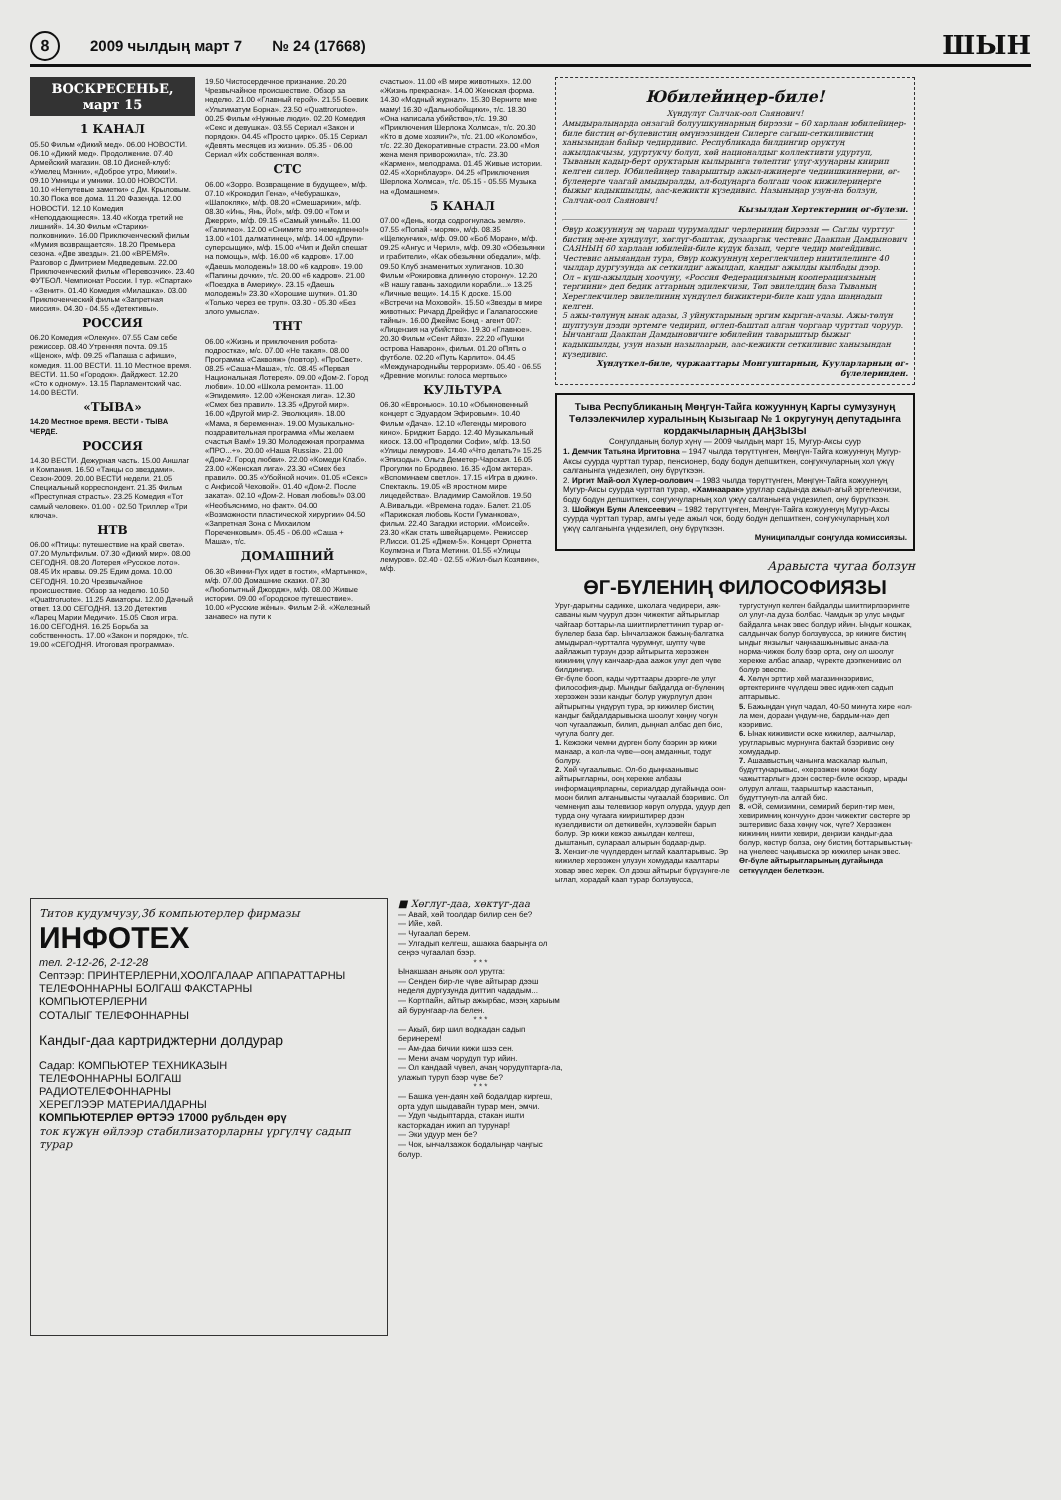8 2009 чылдың март 7 № 24 (17668) ШЫН
ВОСКРЕСЕНЬЕ,
март 15
1 КАНАЛ
05.50 Фильм «Дикий мед». 06.00 НОВОСТИ. 06.10 «Дикий мед». Продолжение. 07.40 Армейский магазин. 08.10 Дисней-клуб: «Умелец Мэнни», «Доброе утро, Микки!». 09.10 Умницы и умники. 10.00 НОВОСТИ. 10.10 «Непутевые заметки» с Дм. Крыловым. 10.30 Пока все дома. 11.20 Фазенда. 12.00 НОВОСТИ. 12.10 Комедия «Неподдающиеся». 13.40 «Когда третий не лишний». 14.30 Фильм «Старики-полковники». 16.00 Приключенческий фильм «Мумия возвращается». 18.20 Премьера сезона. «Две звезды». 21.00 «ВРЕМЯ». Разговор с Дмитрием Медведевым. 22.00 Приключенческий фильм «Перевозчик». 23.40 ФУТБОЛ. Чемпионат России. I тур. «Спартак» - «Зенит». 01.40 Комедия «Милашка». 03.00 Приключенческий фильм «Запретная миссия». 04.30 - 04.55 «Детективы».
РОССИЯ
06.20 Комедия «Олекун». 07.55 Сам себе режиссер. 08.40 Утренняя почта. 09.15 «Щенок», м/ф. 09.25 «Папаша с афиши», комедия. 11.00 ВЕСТИ. 11.10 Местное время. ВЕСТИ. 11.50 «Городок». Дайджест. 12.20 «Сто к одному». 13.15 Парламентский час. 14.00 ВЕСТИ.
«ТЫВА»
14.20 Местное время. ВЕСТИ - ТЫВА ЧЕРДЕ.
РОССИЯ
14.30 ВЕСТИ. Дежурная часть. 15.00 Аншлаг и Компания. 16.50 «Танцы со звездами». Сезон-2009. 20.00 ВЕСТИ недели. 21.05 Специальный корреспондент. 21.35 Фильм «Преступная страсть». 23.25 Комедия «Тот самый человек». 01.00 - 02.50 Триллер «Три ключа».
НТВ
06.00 «Птицы: путешествие на край света». 07.20 Мультфильм. 07.30 «Дикий мир». 08.00 СЕГОДНЯ. 08.20 Лотерея «Русское лото». 08.45 Их нравы. 09.25 Едим дома. 10.00 СЕГОДНЯ. 10.20 Чрезвычайное происшествие. Обзор за неделю. 10.50 «Quattroruote». 11.25 Авиаторы. 12.00 Дачный ответ. 13.00 СЕГОДНЯ. 13.20 Детектив «Ларец Марии Медичи». 15.05 Своя игра. 16.00 СЕГОДНЯ. 16.25 Борьба за собственность. 17.00 «Закон и порядок», т/с. 19.00 «СЕГОДНЯ. Итоговая программа».
19.50 Чистосердечное признание. 20.20 Чрезвычайное происшествие. Обзор за неделю. 21.00 «Главный герой». 21.55 Боевик «Ультиматум Борна». 23.50 «Quattroruote». 00.25 Фильм «Нужные люди». 02.20 Комедия «Секс и девушка». 03.55 Сериал «Закон и порядок». 04.45 «Просто цирк». 05.15 Сериал «Девять месяцев из жизни». 05.35 - 06.00 Сериал «Их собственная воля».
СТС
06.00 «Зорро. Возвращение в будущее», м/ф. 07.10 «Крокодил Гена», «Чебурашка», «Шапокляк», м/ф. 08.20 «Смешарики», м/ф. 08.30 «Инь, Янь, Йо!», м/ф. 09.00 «Том и Джерри», м/ф. 09.15 «Самый умный». 11.00 «Галилео». 12.00 «Снимите это немедленно!» 13.00 «101 далматинец», м/ф. 14.00 «Друпи-суперсыщик», м/ф. 15.00 «Чип и Дейл спешат на помощь», м/ф. 16.00 «6 кадров». 17.00 «Даешь молодежь!» 18.00 «6 кадров». 19.00 «Папины дочки», т/с. 20.00 «6 кадров». 21.00 «Поездка в Америку». 23.15 «Даешь молодежь!» 23.30 «Хорошие шутки». 01.30 «Только через ее труп». 03.30 - 05.30 «Без злого умысла».
ТНТ
06.00 «Жизнь и приключения робота-подростка», м/с. 07.00 «Не такая». 08.00 Программа «Саквояж» (повтор). «ПроСвет». 08.25 «Саша+Маша», т/с. 08.45 «Первая Национальная Лотерея». 09.00 «Дом-2. Город любви». 10.00 «Школа ремонта». 11.00 «Эпидемия». 12.00 «Женская лига». 12.30 «Смех без правил». 13.35 «Другой мир». 16.00 «Другой мир-2. Эволюция». 18.00 «Мама, я беременна». 19.00 Музыкально-поздравительная программа «Мы желаем счастья Вам!» 19.30 Молодежная программа «ПРО...+». 20.00 «Наша Russia». 21.00 «Дом-2. Город любви». 22.00 «Комеди Клаб». 23.00 «Женская лига». 23.30 «Смех без правил». 00.35 «Убойной ночи». 01.05 «Секс» с Анфисой Чеховой». 01.40 «Дом-2. После заката». 02.10 «Дом-2. Новая любовь!» 03.00 «Необъяснимо, но факт». 04.00 «Возможности пластической хирургии» 04.50 «Запретная Зона с Михаилом Пореченковым». 05.45 - 06.00 «Саша + Маша», т/с.
ДОМАШНИЙ
06.30 «Винни-Пух идет в гости», «Мартынко», м/ф. 07.00 Домашние сказки. 07.30 «Любопытный Джордж», м/ф. 08.00 Живые истории. 09.00 «Городское путешествие». 10.00 «Русские жёны». Фильм 2-й. «Железный занавес» на пути к
счастью». 11.00 «В мире животных». 12.00 «Жизнь прекрасна». 14.00 Женская форма. 14.30 «Модный журнал». 15.30 Верните мне маму! 16.30 «Дальнобойщики», т/с. 18.30 «Она написала убийство»,т/с. 19.30 «Приключения Шерлока Холмса», т/с. 20.30 «Кто в доме хозяин?», т/с. 21.00 «Коломбо», т/с. 22.30 Декоративные страсти. 23.00 «Моя жена меня приворожила», т/с. 23.30 «Кармен», мелодрама. 01.45 Живые истории. 02.45 «Хорнблауэр». 04.25 «Приключения Шерлока Холмса», т/с. 05.15 - 05.55 Музыка на «Домашнем».
5 КАНАЛ
07.00 «День, когда содрогнулась земля». 07.55 «Попай - моряк», м/ф. 08.35 «Щелкунчик», м/ф. 09.00 «Боб Моран», м/ф. 09.25 «Ангус и Черил», м/ф. 09.30 «Обезьянки и грабители», «Как обезьянки обедали», м/ф. 09.50 Клуб знаменитых хулиганов. 10.30 Фильм «Рокировка длинную сторону». 12.20 «В нашу гавань заходили корабли...» 13.25 «Личные вещи». 14.15 К доске. 15.00 «Встречи на Моховой». 15.50 «Звезды в мире животных: Ричард Дрейфус и Галапагосские тайны». 16.00 Джеймс Бонд - агент 007: «Лицензия на убийство». 19.30 «Главное». 20.30 Фильм «Сент Айвз». 22.20 «Пушки острова Наварон», фильм. 01.20 оПять о футболе. 02.20 «Путь Карлито». 04.45 «Международныйы терроризм». 05.40 - 06.55 «Древние могилы: голоса мертвых»
КУЛЬТУРА
06.30 «Евроньюс». 10.10 «Обыкновенный концерт с Эдуардом Эфировым». 10.40 Фильм «Дача». 12.10 «Легенды мирового кино». Бриджит Бардо. 12.40 Музыкальный киоск. 13.00 «Проделки Софи», м/ф. 13.50 «Улицы лемуров». 14.40 «Что делать?» 15.25 «Эпизоды». Ольга Деметер-Чарская. 16.05 Прогулки по Бродвею. 16.35 «Дом актера». «Вспоминаем светло». 17.15 «Игра в джин». Спектакль. 19.05 «В яростном мире лицедейства». Владимир Самойлов. 19.50 А.Вивальди. «Времена года». Балет. 21.05 «Парижская любовь Кости Гуманкова», фильм. 22.40 Загадки истории. «Моисей». 23.30 «Как стать швейцарцем». Режиссер Р.Лисси. 01.25 «Джем-5». Концерт Орнетта Коулмэна и Пэта Метини. 01.55 «Улицы лемуров». 02.40 - 02.55 «Жил-был Козявин», м/ф.
Юбилейиңер-биле!
Хүндүлүг Салчак-оол Саянович!
Амыдыралыңарда онзагай болуушкуннарның бирээзи – 60 харлаан юбилейиңер-биле бистиң өг-бүлевистиң өмүнээзинден Силерге сагыш-сеткиливистиң ханызындан байыр чедирдивис. Республикада билдингир оруктуң ажылдакчызы, удуртукчу болуп, хөй националдыг коллективти удуртуп, Тываның кадыр-берт оруктарын кылырынга төлептиг үлүг-хууңарны киирип келген силер. Юбилейиңер таварыштыр ажыл-ижиңерге чедиишкиннерни, өг-бүлеңерге чаагай амыдыралды, ал-бодуңарга болгаш чоок кижилериңерге быжыг кадыкшылды, аас-кежикти күзедивис. Назыныңар узун-на болзун, Салчак-оол Саянович!
Кызылдан Хертектерниң өг-бүлези.
Өвүр кожууннуң эң чараш чурумалдыг черлериниң бирээзи — Саглы чурттуг бистиң эң-не хүндүлүг, хөглүг-баштак, дузааргак честевис Даакпан Дамдынович САЯНЫҢ 60 харлаан юбилейи-биле күдүк базып, черге чедир мөгейдивис. Честевис аныяандан тура, Өвүр кожууннуң хереглекчилер ниитилелинге 40 чылдар дургузунда ак сеткилдиг ажылдап, кандыг ажылды кылбады дээр.
Ол – күш-ажылдың хоочуну, «Россия Федерациязының кооперациязының тергиини» деп бедик аттарның эдилекчизи, Төп эвилелдиң база Тываның Хереглекчилер эвилелиниң хүндүлел бижиктери-биле каш удаа шаңнадып келген.
5 ажы-төлүнүң ынак адазы, 3 уйнуктарының эргим кырган-ачазы. Ажы-төлүн шуптузун дээди эртемге чедирип, өглеп-баштап алган чоргаар чурттап чоруур.
Ынчангаш Даакпан Дамдыновичиге юбилейин таварыштыр быжыг кадыкшылды, узун назын назылаарын, аас-кежикти сеткиливис ханызындан күзедивис.
Хүндүткел-биле, чуржааттары Монгуштарның, Кууларларның өг-бүлелеринден.
Тыва Республиканың Мөңгүн-Тайга кожууннуң Каргы сумузунуң Төлээлекчилер хуралының Кызыгаар № 1 округунуң депутадынга кордакчыларның ДАҢЗЫЗЫ
Соңгулданың болур хүнү — 2009 чылдың март 15, Мугур-Аксы суур
1. Демчик Татьяна Иргитовна – 1947 чылда төрүттүнген, Мөңгүн-Тайга кожууннуң Мугур-Аксы суурда чурттап турар, пенсионер, боду бодун депшиткен, соңгукчуларның хол үжүү салганынга үндезилеп, ону бүрүткээн.
2. Иргит Май-оол Хүлер-оолович – 1983 чылда төрүттүнген, Мөңгүн-Тайга кожууннуң Мугур-Аксы суурда чурттап турар, «Хамнаарак» уруглар садында ажыл-агый эргелекчизи, боду бодун депшиткен, соңгукчуларның хол үжүү салганынга үндезилеп, ону бүрүткээн.
3. Шойжун Буян Алексеевич – 1982 төрүттүнген, Мөңгүн-Тайга кожууннуң Мугур-Аксы суурда чурттап турар, амгы үеде ажыл чок, боду бодун депшиткен, соңгукчуларның хол үжүү салганынга үндезилеп, ону бүрүткээн.
Муниципалдыг соңгулда комиссиязы.
Аравыста чугаа болзун
ӨГ-БҮЛЕНИҢ ФИЛОСОФИЯЗЫ
Уруг-дарыгны садикке, школага чедирери, аяк-саваны кым чуурул дээн чижектиг айтырыглар чайгаар боттары-ла шиитпирлеттинип турар өг-бүлелер база бар. Ынчалзажок бажың-балгатка амыдырал-чуртталга чурумнуг, шупту чүве аайлажып турзун дээр айтырыгга херээжен кижиниң үлүү канчаар-даа аажок улуг деп чүве билдингир.
Өг-бүле бооп, кады чурттаары дээрге-ле улуг философия-дыр. Мындыг байдалда өг-бүлениң херээжен ээзи кандыг болур ужурлугул дээн айтырыгны үндүрүп тура, эр кижилер бистиң кандыг байдалдарывыска шоолуг хөңнү чогун чоп чугаалажып, билип, дыңнап албас деп бис, чугула болгу дег.
1. Кежээки чемни дүрген болу бээрин эр кижи манаар, а кол-ла чүве—ооң амданныг, тодуг болуру.
2. Хөй чугаалывыс. Ол-бо дыңнаанывыс айтырыгларны, ооң херекке албазы информациярларны, сериалдар дугайында оон-моон билип алганывысты чугаалай бээривис. Ол чемнеңип азы телевизор көрүп олурда, удуур деп турда ону чугаага киириштирер дээн күзелдивисти ол деткивейн, хүлээвейн барып болур. Эр кижи кежээ ажылдан келгеш, дыштанып, сулараал алырын бодаар-дыр.
3. Хензиг-ле чүүлдерден ыглай каалтарывыс. Эр кижилер херээжен улузун хомудады каалтары ховар эвес херек. Ол дээш айтырыг бүрүзүнге-ле ыглап, хорадай каап турар болзувусса, тургустунуп келген байдалды шиитпирлээрингге ол улуг-ла дуза болбас. Чамдык эр улус ындыг байдалга ынак эвес болдур ийин. Ындыг кошкак, салдынчак болур болзувусса, эр кижиге бистиң ындыг янзылыг чаңнаашкынывыс анаа-ла норма-чижек болу бээр орта, ону ол шоолуг херекке албас апаар, чүректе дээпкенивис ол болур эвеспе.
4. Хөлүн эрттир хөй магазиннээривис, өртектеринге чүүлдеш эвес идик-хеп садып аптарывыс.
5. Бажыңдан үнүп чадал, 40-50 минута хире «ол-ла мен, дораан үндүм-не, бардым-на» деп кээривис.
6. Ынак киживисти өске кижилер, аалчылар, уругларывыс мурнунга бактай бээривис ону хомудадыр.
7. Ашаавыстың чанынга маскалар кылып, будуттунарывыс, «херээжен кижи боду чажыттарлыг» дээн сөстер-биле өскээр, ырады олурул алгаш, таарыштыр каастанып, будуттунуп-ла алгай бис.
8. «Ой, семизимни, семирий берип-тир мен, хевиримниң кончуун» дээн чижектиг сөстерге эр эштеривис база хөңнү чок, чүге? Херээжен кижиниң ниити хевири, деңзизи кандыг-даа болур, көстүр болза, ону бистиң боттарывыстың-на үнелеес чаңывыска эр кижилер ынак эвес.
Өг-бүле айтырыгларының дугайында сеткүүлден белеткээн.
Титов кудумчузу,3б компьютерлер фирмазы
ИНФОТЕХ
тел. 2-12-26, 2-12-28
Септээр: ПРИНТЕРЛЕРНИ,ХООЛГАЛААР АППАРАТТАРНЫ
ТЕЛЕФОННАРНЫ БОЛГАШ ФАКСТАРНЫ
КОМПЬЮТЕРЛЕРНИ
СОТАЛЫГ ТЕЛЕФОННАРНЫ
Кандыг-даа картриджтерни долдурар
Садар: КОМПЬЮТЕР ТЕХНИКАЗЫН
ТЕЛЕФОННАРНЫ БОЛГАШ
РАДИОТЕЛЕФОННАРНЫ
ХЕРЕГЛЭЭР МАТЕРИАЛДАРНЫ
КОМПЬЮТЕРЛЕР ӨРТЭЭ 17000 рубльден өрү
ток күжүн өйлээр стабилизаторларны үргүлчү садып турар
■ Хөглүг-даа, хөктүг-даа
— Авай, хөй тоолдар билир сен бе?
— Ийе, хөй.
— Чугаалап берем.
— Улгадып келгеш, ашакка баарыңга ол сеңээ чугаалап бээр.
* * *
Ынакшаан аныяк оол урутга:
— Сенден бир-ле чүве айтырар дээш неделя дургузунда диттип чададым...
— Кортпайн, айтыр ажырбас, мээң харыым ай бурунгаар-ла белен.
* * *
— Акый, бир шил водкадан садып беринерем!
— Ам-даа бичии кижи шээ сен.
— Мени ачам чорудуп тур ийин.
— Ол кандаай чүвел, ачаң чорудуптарга-ла, улажып туруп бээр чүве бе?
* * *
— Башка үен-даян хөй бодалдар киргеш, орта удуп шыдавайн турар мен, эмчи.
— Удуп чыдыптарда, стакан ишти касторкадан ижип ап турунар!
— Эки удуур мен бе?
— Чок, ынчалзажок бодалыңар чаңгыс болур.